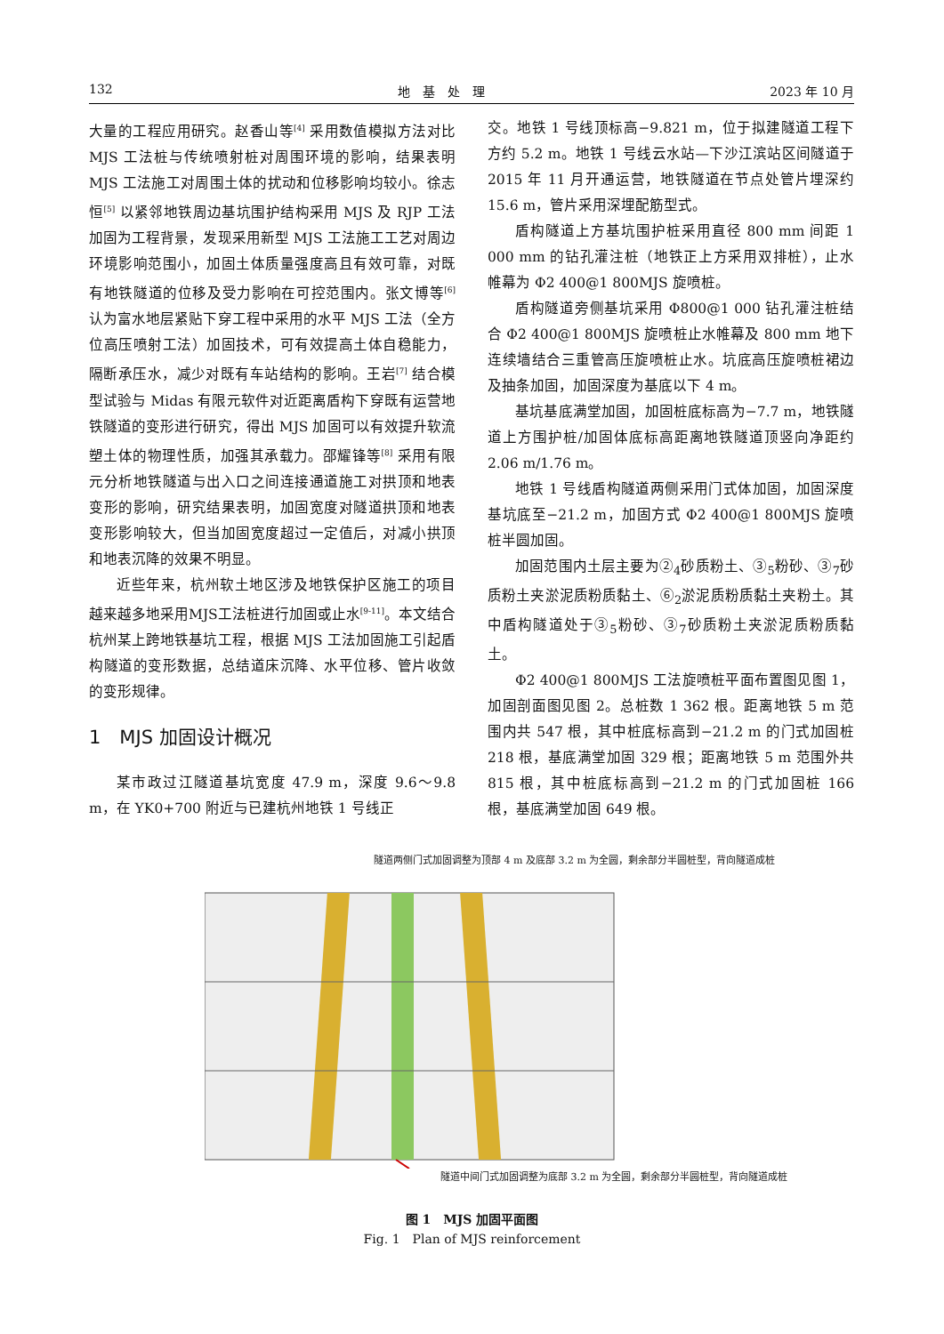132 地　基　处　理 2023 年 10 月
大量的工程应用研究。赵香山等<sup>[4]</sup> 采用数值模拟方法对比 MJS 工法桩与传统喷射桩对周围环境的影响，结果表明 MJS 工法施工对周围土体的扰动和位移影响均较小。徐志恒<sup>[5]</sup> 以紧邻地铁周边基坑围护结构采用 MJS 及 RJP 工法加固为工程背景，发现采用新型 MJS 工法施工工艺对周边环境影响范围小，加固土体质量强度高且有效可靠，对既有地铁隧道的位移及受力影响在可控范围内。张文博等<sup>[6]</sup> 认为富水地层紧贴下穿工程中采用的水平 MJS 工法（全方位高压喷射工法）加固技术，可有效提高土体自稳能力，隔断承压水，减少对既有车站结构的影响。王岩<sup>[7]</sup> 结合模型试验与 Midas 有限元软件对近距离盾构下穿既有运营地铁隧道的变形进行研究，得出 MJS 加固可以有效提升软流塑土体的物理性质，加强其承载力。邵耀锋等<sup>[8]</sup> 采用有限元分析地铁隧道与出入口之间连接通道施工对拱顶和地表变形的影响，研究结果表明，加固宽度对隧道拱顶和地表变形影响较大，但当加固宽度超过一定值后，对减小拱顶和地表沉降的效果不明显。
近些年来，杭州软土地区涉及地铁保护区施工的项目越来越多地采用MJS工法桩进行加固或止水<sup>[9-11]</sup>。本文结合杭州某上跨地铁基坑工程，根据 MJS 工法加固施工引起盾构隧道的变形数据，总结道床沉降、水平位移、管片收敛的变形规律。
1　MJS 加固设计概况
某市政过江隧道基坑宽度 47.9 m，深度 9.6～9.8 m，在 YK0+700 附近与已建杭州地铁 1 号线正
交。地铁 1 号线顶标高−9.821 m，位于拟建隧道工程下方约 5.2 m。地铁 1 号线云水站—下沙江滨站区间隧道于 2015 年 11 月开通运营，地铁隧道在节点处管片埋深约 15.6 m，管片采用深埋配筋型式。
盾构隧道上方基坑围护桩采用直径 800 mm 间距 1 000 mm 的钻孔灌注桩（地铁正上方采用双排桩），止水帷幕为 Φ2 400@1 800MJS 旋喷桩。
盾构隧道旁侧基坑采用 Φ800@1 000 钻孔灌注桩结合 Φ2 400@1 800MJS 旋喷桩止水帷幕及 800 mm 地下连续墙结合三重管高压旋喷桩止水。坑底高压旋喷桩裙边及抽条加固，加固深度为基底以下 4 m。
基坑基底满堂加固，加固桩底标高为−7.7 m，地铁隧道上方围护桩/加固体底标高距离地铁隧道顶竖向净距约 2.06 m/1.76 m。
地铁 1 号线盾构隧道两侧采用门式体加固，加固深度基坑底至−21.2 m，加固方式 Φ2 400@1 800MJS 旋喷桩半圆加固。
加固范围内土层主要为②<sub>4</sub>砂质粉土、③<sub>5</sub>粉砂、③<sub>7</sub>砂质粉土夹淤泥质粉质黏土、⑥<sub>2</sub>淤泥质粉质黏土夹粉土。其中盾构隧道处于③<sub>5</sub>粉砂、③<sub>7</sub>砂质粉土夹淤泥质粉质黏土。
Φ2 400@1 800MJS 工法旋喷桩平面布置图见图 1，加固剖面图见图 2。总桩数 1 362 根。距离地铁 5 m 范围内共 547 根，其中桩底标高到−21.2 m 的门式加固桩 218 根，基底满堂加固 329 根；距离地铁 5 m 范围外共 815 根，其中桩底标高到−21.2 m 的门式加固桩 166 根，基底满堂加固 649 根。
隧道两侧门式加固调整为顶部 4 m 及底部 3.2 m 为全圆，剩余部分半圆桩型，背向隧道成桩
隧道中间门式加固调整为底部 3.2 m 为全圆，剩余部分半圆桩型，背向隧道成桩
图 1　MJS 加固平面图
Fig. 1　Plan of MJS reinforcement